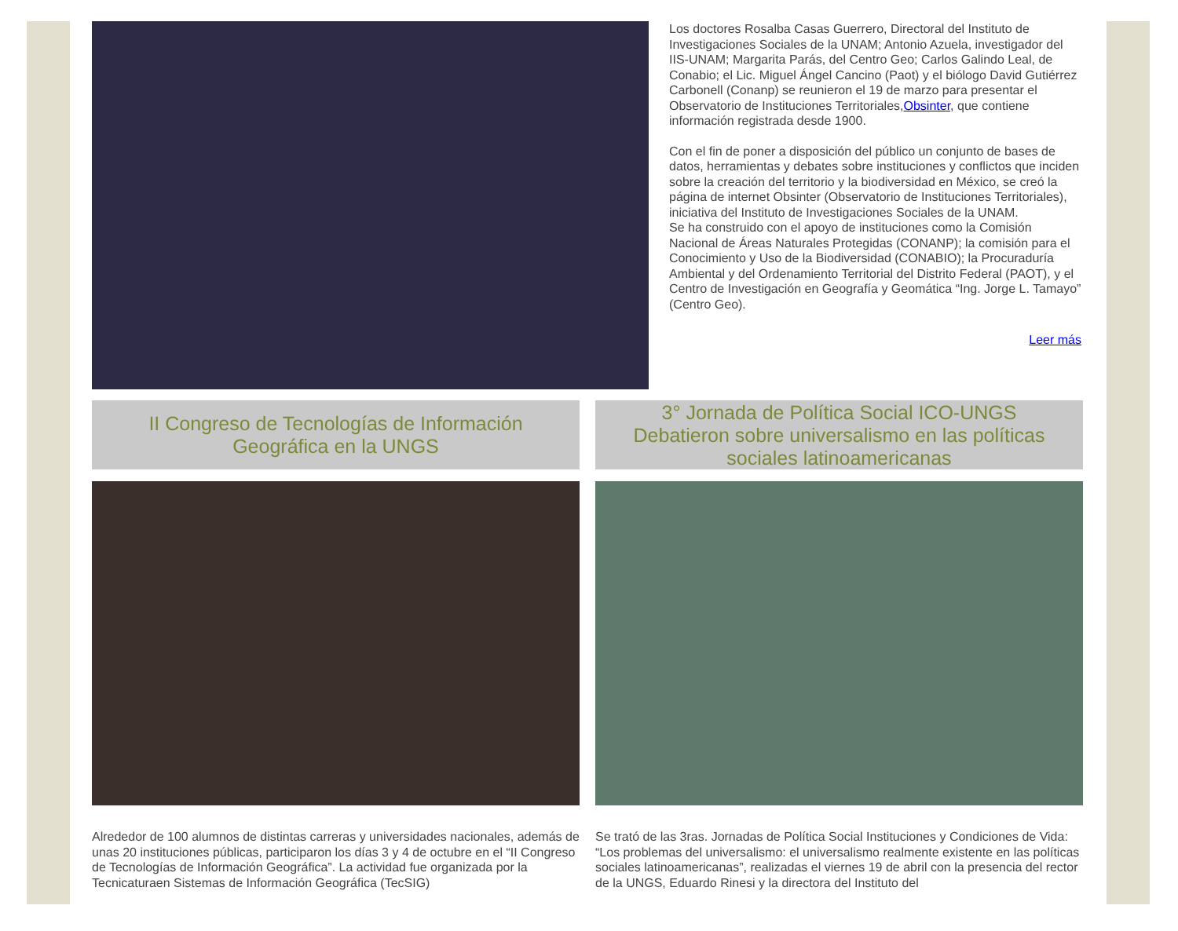Los doctores Rosalba Casas Guerrero, Directoral del Instituto de Investigaciones Sociales de la UNAM; Antonio Azuela, investigador del IIS-UNAM; Margarita Parás, del Centro Geo; Carlos Galindo Leal, de Conabio; el Lic. Miguel Ángel Cancino (Paot) y el biólogo David Gutiérrez Carbonell (Conanp) se reunieron el 19 de marzo para presentar el Observatorio de Instituciones Territoriales,Obsinter, que contiene información registrada desde 1900.
Con el fin de poner a disposición del público un conjunto de bases de datos, herramientas y debates sobre instituciones y conflictos que inciden sobre la creación del territorio y la biodiversidad en México, se creó la página de internet Obsinter (Observatorio de Instituciones Territoriales), iniciativa del Instituto de Investigaciones Sociales de la UNAM.
Se ha construido con el apoyo de instituciones como la Comisión Nacional de Áreas Naturales Protegidas (CONANP); la comisión para el Conocimiento y Uso de la Biodiversidad (CONABIO); la Procuraduría Ambiental y del Ordenamiento Territorial del Distrito Federal (PAOT), y el Centro de Investigación en Geografía y Geomática “Ing. Jorge L. Tamayo” (Centro Geo).
Leer más
II Congreso de Tecnologías de Información
Geográfica en la UNGS
Alrededor de 100 alumnos de distintas carreras y universidades nacionales, además de unas 20 instituciones públicas, participaron los días 3 y 4 de octubre en el “II Congreso de Tecnologías de Información Geográfica”. La actividad fue organizada por la Tecnicaturaen Sistemas de Información Geográfica (TecSIG)
3° Jornada de Política Social ICO-UNGS
Debatieron sobre universalismo en las políticas
sociales latinoamericanas
Se trató de las 3ras. Jornadas de Política Social Instituciones y Condiciones de Vida: “Los problemas del universalismo: el universalismo realmente existente en las políticas sociales latinoamericanas”, realizadas el viernes 19 de abril con la presencia del rector de la UNGS, Eduardo Rinesi y la directora del Instituto del